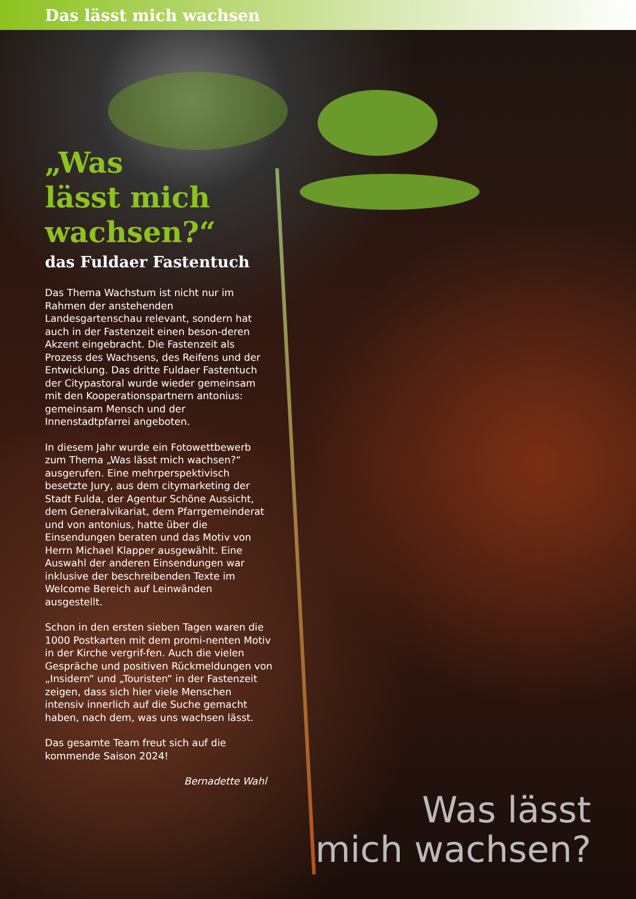Das lässt mich wachsen
„Was
lässt mich
wachsen?“
das Fuldaer Fastentuch
Das Thema Wachstum ist nicht nur im Rahmen der anstehenden Landesgartenschau relevant, sondern hat auch in der Fastenzeit einen beson-deren Akzent eingebracht. Die Fastenzeit als Prozess des Wachsens, des Reifens und der Entwicklung. Das dritte Fuldaer Fastentuch der Citypastoral wurde wieder gemeinsam mit den Kooperationspartnern antonius: gemeinsam Mensch und der Innenstadtpfarrei angeboten.
In diesem Jahr wurde ein Fotowettbewerb zum Thema „Was lässt mich wachsen?“ ausgerufen. Eine mehrperspektivisch besetzte Jury, aus dem citymarketing der Stadt Fulda, der Agentur Schöne Aussicht, dem Generalvikariat, dem Pfarrgemeinderat und von antonius, hatte über die Einsendungen beraten und das Motiv von Herrn Michael Klapper ausgewählt. Eine Auswahl der anderen Einsendungen war inklusive der beschreibenden Texte im Welcome Bereich auf Leinwänden ausgestellt.
Schon in den ersten sieben Tagen waren die 1000 Postkarten mit dem promi-nenten Motiv in der Kirche vergrif-fen. Auch die vielen Gespräche und positiven Rückmeldungen von „Insidern“ und „Touristen“ in der Fastenzeit zeigen, dass sich hier viele Menschen intensiv innerlich auf die Suche gemacht haben, nach dem, was uns wachsen lässt.
Das gesamte Team freut sich auf die kommende Saison 2024!
Bernadette Wahl
Was lässt
mich wachsen?